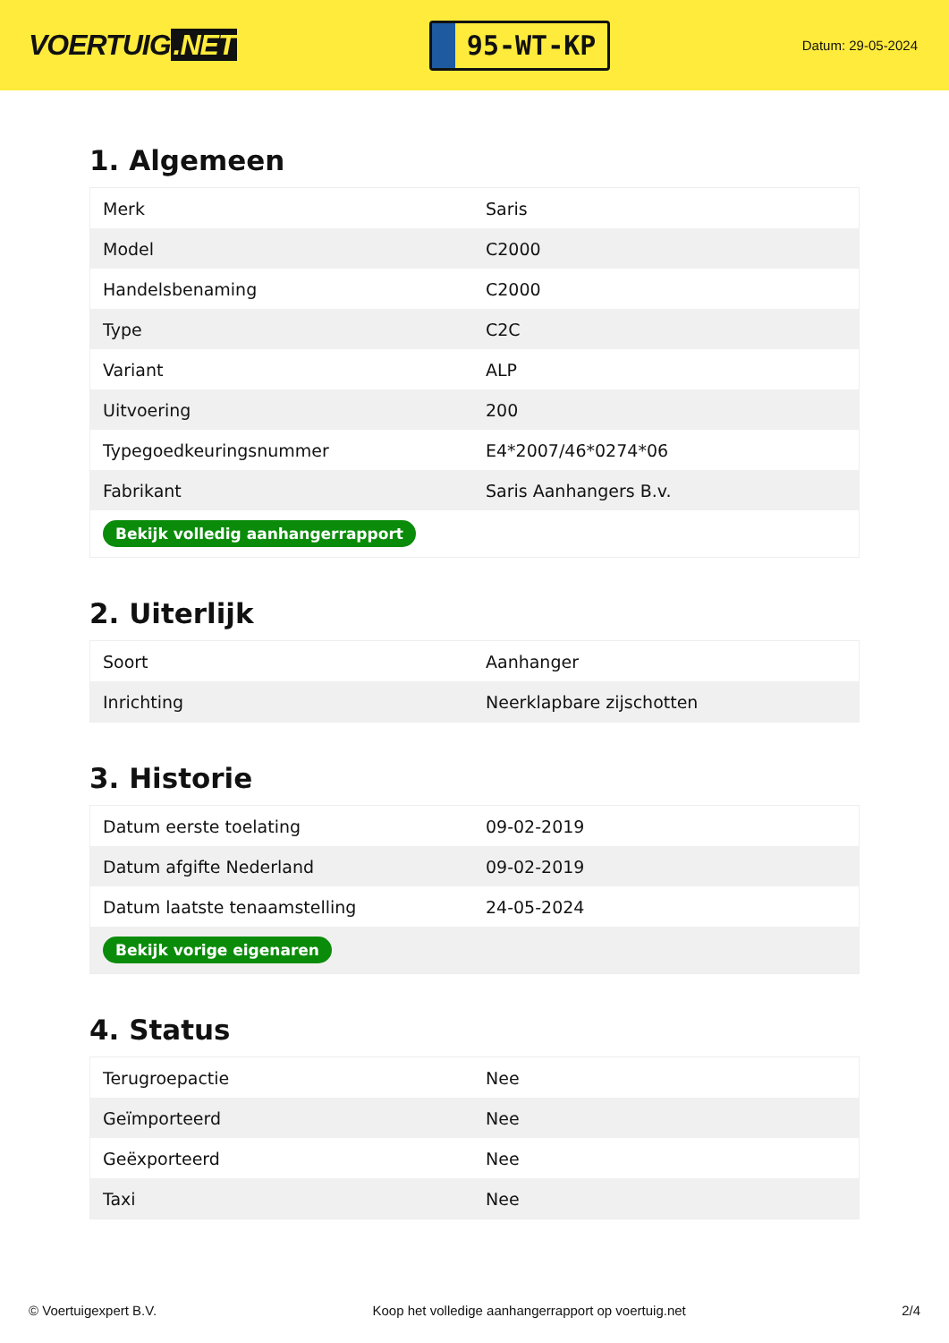VOERTUIG.NET
95-WT-KP
Datum: 29-05-2024
1. Algemeen
| Merk | Saris |
| Model | C2000 |
| Handelsbenaming | C2000 |
| Type | C2C |
| Variant | ALP |
| Uitvoering | 200 |
| Typegoedkeuringsnummer | E4*2007/46*0274*06 |
| Fabrikant | Saris Aanhangers B.v. |
| Bekijk volledig aanhangerrapport | |
2. Uiterlijk
| Soort | Aanhanger |
| Inrichting | Neerklapbare zijschotten |
3. Historie
| Datum eerste toelating | 09-02-2019 |
| Datum afgifte Nederland | 09-02-2019 |
| Datum laatste tenaamstelling | 24-05-2024 |
| Bekijk vorige eigenaren | |
4. Status
| Terugroepactie | Nee |
| Geïmporteerd | Nee |
| Geëxporteerd | Nee |
| Taxi | Nee |
© Voertuigexpert B.V. Koop het volledige aanhangerrapport op voertuig.net 2/4